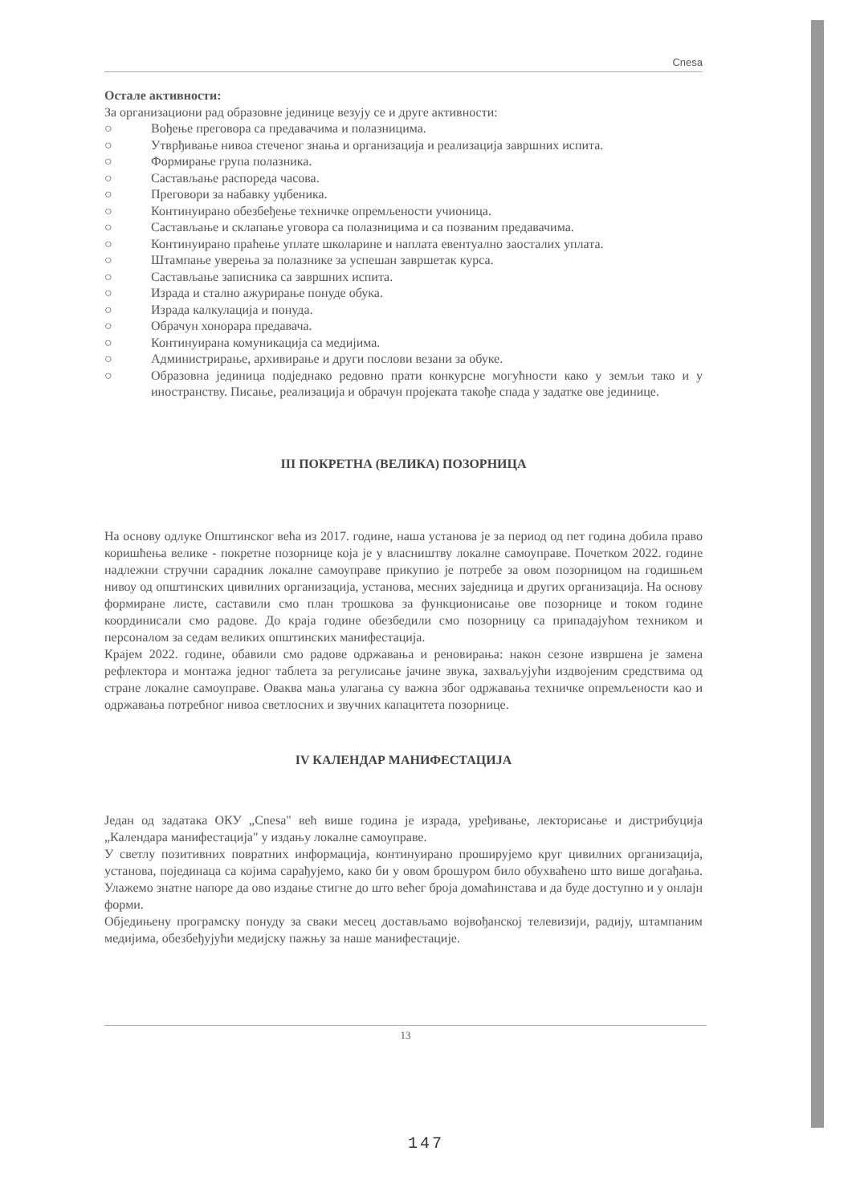Cnesa
Остале активности:
За организациони рад образовне јединице везују се и друге активности:
○ Вођење преговора са предавачима и полазницима.
○ Утврђивање нивоа стеченог знања и организација и реализација завршних испита.
○ Формирање група полазника.
○ Састављање распореда часова.
○ Преговори за набавку уџбеника.
○ Континуирано обезбеђење техничке опремљености учионица.
○ Састављање и склапање уговора са полазницима и са позваним предавачима.
○ Континуирано праћење уплате школарине и наплата евентуално заосталих уплата.
○ Штампање уверења за полазнике за успешан завршетак курса.
○ Састављање записника са завршних испита.
○ Израда и стално ажурирање понуде обука.
○ Израда калкулација и понуда.
○ Обрачун хонорара предавача.
○ Континуирана комуникација са медијима.
○ Администрирање, архивирање и други послови везани за обуке.
○ Образовна јединица подједнако редовно прати конкурсне могућности како у земљи тако и у иностранству. Писање, реализација и обрачун пројеката такође спада у задатке ове јединице.
III ПОКРЕТНА (ВЕЛИКА) ПОЗОРНИЦА
На основу одлуке Општинског већа из 2017. године, наша установа је за период од пет година добила право коришћења велике - покретне позорнице која је у власништву локалне самоуправе. Почетком 2022. године надлежни стручни сарадник локалне самоуправе прикупио је потребе за овом позорницом на годишњем нивоу од општинских цивилних организација, установа, месних заједница и других организација. На основу формиране листе, саставили смо план трошкова за функционисање ове позорнице и током године координисали смо радове. До краја године обезбедили смо позорницу са припадајућом техником и персоналом за седам великих општинских манифестација.
Крајем 2022. године, обавили смо радове одржавања и реновирања: након сезоне извршена је замена рефлектора и монтажа једног таблета за регулисање јачине звука, захваљујући издвојеним средствима од стране локалне самоуправе. Оваква мања улагања су важна због одржавања техничке опремљености као и одржавања потребног нивоа светлосних и звучних капацитета позорнице.
IV КАЛЕНДАР МАНИФЕСТАЦИЈА
Један од задатака ОКУ „Cnesa" већ више година је израда, уређивање, лекторисање и дистрибуција „Календара манифестација" у издању локалне самоуправе.
У светлу позитивних повратних информација, континуирано проширујемо круг цивилних организација, установа, појединаца са којима сарађујемо, како би у овом брошуром било обухваћено што више догађања. Улажемо знатне напоре да ово издање стигне до што већег броја домаћинстава и да буде доступно и у онлајн форми.
Обједињену програмску понуду за сваки месец достављамо војвођанској телевизији, радију, штампаним медијима, обезбеђујући медијску пажњу за наше манифестације.
13
147